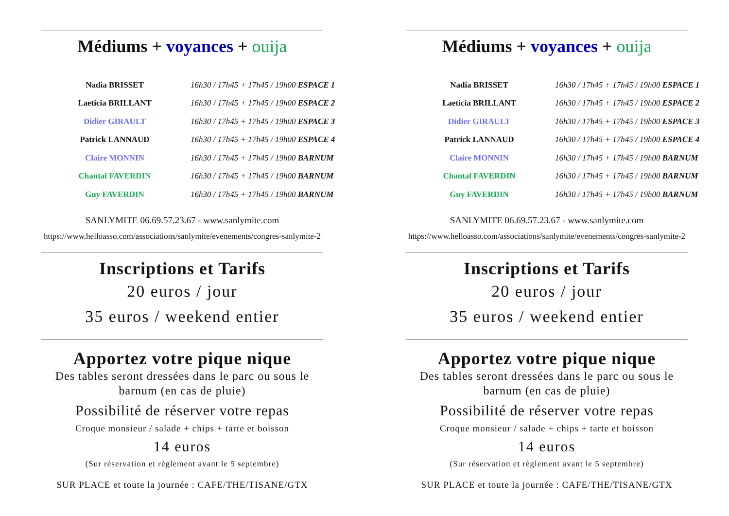Médiums + voyances + ouija
| Nadia BRISSET | 16h30 / 17h45 + 17h45 / 19h00 ESPACE 1 |
| Laeticia BRILLANT | 16h30 / 17h45 + 17h45 / 19h00 ESPACE 2 |
| Didier GIRAULT | 16h30 / 17h45 + 17h45 / 19h00 ESPACE 3 |
| Patrick LANNAUD | 16h30 / 17h45 + 17h45 / 19h00 ESPACE 4 |
| Claire MONNIN | 16h30 / 17h45 + 17h45 / 19h00 BARNUM |
| Chantal FAVERDIN | 16h30 / 17h45 + 17h45 / 19h00 BARNUM |
| Guy FAVERDIN | 16h30 / 17h45 + 17h45 / 19h00 BARNUM |
SANLYMITE 06.69.57.23.67 - www.sanlymite.com
https://www.helloasso.com/associations/sanlymite/evenements/congres-sanlymite-2
Inscriptions et Tarifs
20 euros / jour
35 euros / weekend entier
Apportez votre pique nique
Des tables seront dressées dans le parc ou sous le
barnum (en cas de pluie)
Possibilité de réserver votre repas
Croque monsieur / salade + chips + tarte et boisson
14 euros
(Sur réservation et règlement avant le 5 septembre)
SUR PLACE et toute la journée : CAFE/THE/TISANE/GTX
Médiums + voyances + ouija
| Nadia BRISSET | 16h30 / 17h45 + 17h45 / 19h00 ESPACE 1 |
| Laeticia BRILLANT | 16h30 / 17h45 + 17h45 / 19h00 ESPACE 2 |
| Didier GIRAULT | 16h30 / 17h45 + 17h45 / 19h00 ESPACE 3 |
| Patrick LANNAUD | 16h30 / 17h45 + 17h45 / 19h00 ESPACE 4 |
| Claire MONNIN | 16h30 / 17h45 + 17h45 / 19h00 BARNUM |
| Chantal FAVERDIN | 16h30 / 17h45 + 17h45 / 19h00 BARNUM |
| Guy FAVERDIN | 16h30 / 17h45 + 17h45 / 19h00 BARNUM |
SANLYMITE 06.69.57.23.67 - www.sanlymite.com
https://www.helloasso.com/associations/sanlymite/evenements/congres-sanlymite-2
Inscriptions et Tarifs
20 euros / jour
35 euros / weekend entier
Apportez votre pique nique
Des tables seront dressées dans le parc ou sous le
barnum (en cas de pluie)
Possibilité de réserver votre repas
Croque monsieur / salade + chips + tarte et boisson
14 euros
(Sur réservation et règlement avant le 5 septembre)
SUR PLACE et toute la journée : CAFE/THE/TISANE/GTX